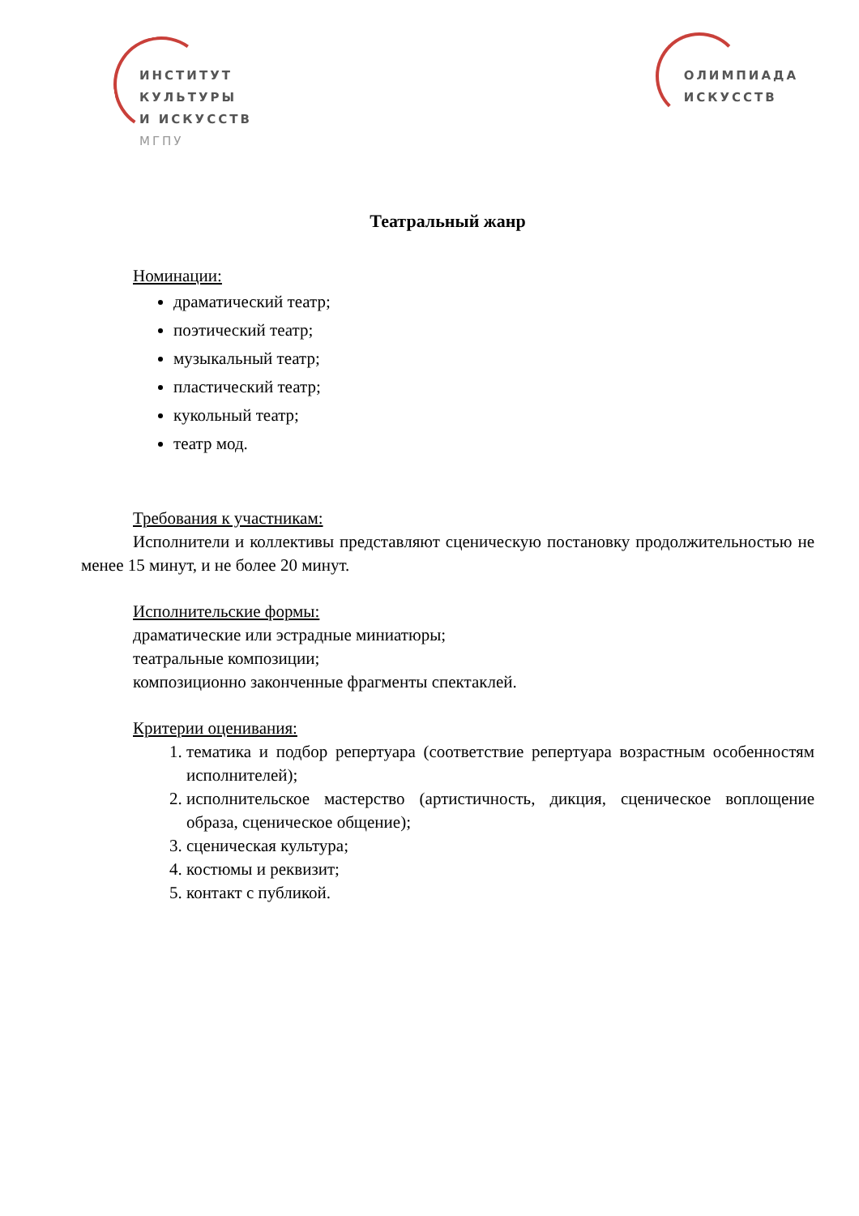ИНСТИТУТ
КУЛЬТУРЫ
И ИСКУССТВ
МГПУ
ОЛИМПИАДА
ИСКУССТВ
Театральный жанр
Номинации:
драматический театр;
поэтический театр;
музыкальный театр;
пластический театр;
кукольный театр;
театр мод.
Требования к участникам:
Исполнители и коллективы представляют сценическую постановку продолжительностью не менее 15 минут, и не более 20 минут.
Исполнительские формы:
драматические или эстрадные миниатюры;
театральные композиции;
композиционно законченные фрагменты спектаклей.
Критерии оценивания:
1. тематика и подбор репертуара (соответствие репертуара возрастным особенностям исполнителей);
2. исполнительское мастерство (артистичность, дикция, сценическое воплощение образа, сценическое общение);
3. сценическая культура;
4. костюмы и реквизит;
5. контакт с публикой.